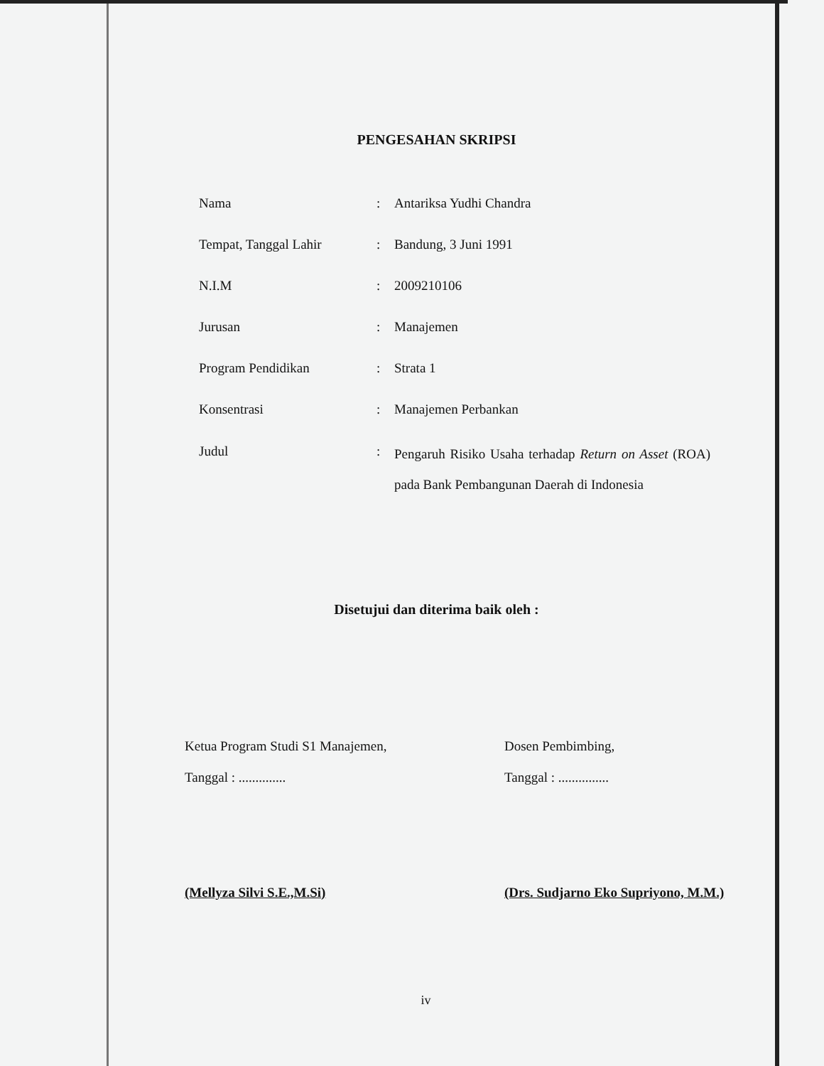PENGESAHAN SKRIPSI
| Nama | : | Antariksa Yudhi Chandra |
| Tempat, Tanggal Lahir | : | Bandung, 3 Juni 1991 |
| N.I.M | : | 2009210106 |
| Jurusan | : | Manajemen |
| Program Pendidikan | : | Strata 1 |
| Konsentrasi | : | Manajemen Perbankan |
| Judul | : | Pengaruh Risiko Usaha terhadap Return on Asset (ROA) pada Bank Pembangunan Daerah di Indonesia |
Disetujui dan diterima baik oleh :
Ketua Program Studi S1 Manajemen,
Tanggal : ..............
(Mellyza Silvi S.E.,M.Si)
Dosen Pembimbing,
Tanggal : ...............
(Drs. Sudjarno Eko Supriyono, M.M.)
iv